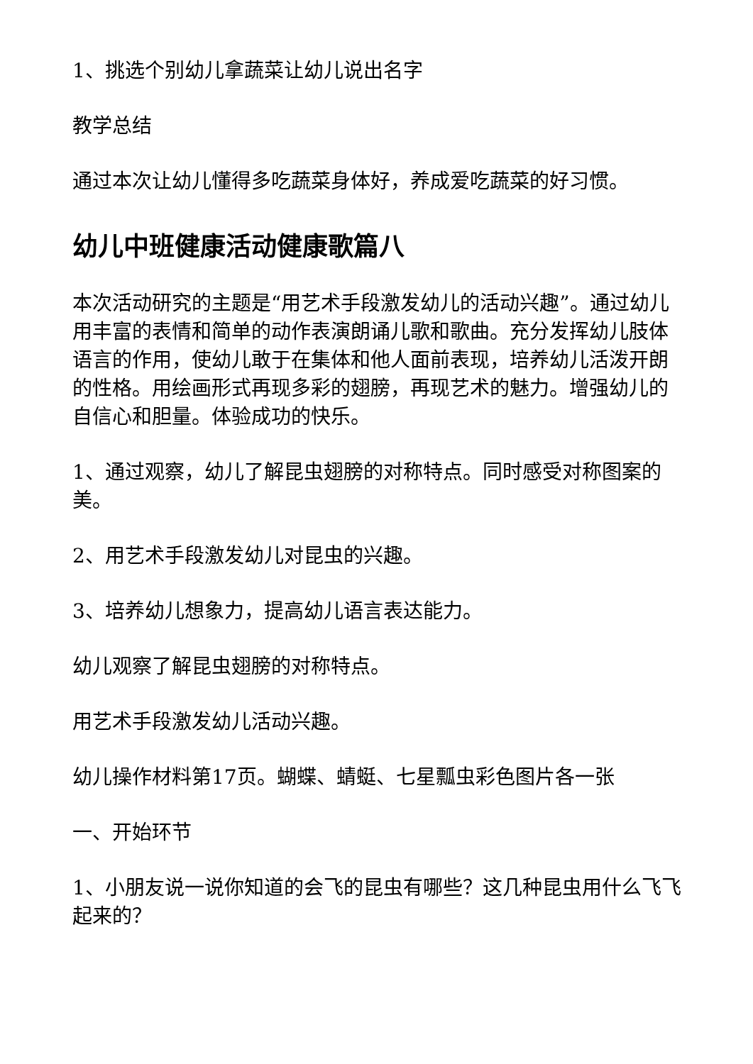1、挑选个别幼儿拿蔬菜让幼儿说出名字
教学总结
通过本次让幼儿懂得多吃蔬菜身体好，养成爱吃蔬菜的好习惯。
幼儿中班健康活动健康歌篇八
本次活动研究的主题是“用艺术手段激发幼儿的活动兴趣”。通过幼儿用丰富的表情和简单的动作表演朗诵儿歌和歌曲。充分发挥幼儿肢体语言的作用，使幼儿敢于在集体和他人面前表现，培养幼儿活泼开朗的性格。用绘画形式再现多彩的翅膀，再现艺术的魅力。增强幼儿的自信心和胆量。体验成功的快乐。
1、通过观察，幼儿了解昆虫翅膀的对称特点。同时感受对称图案的美。
2、用艺术手段激发幼儿对昆虫的兴趣。
3、培养幼儿想象力，提高幼儿语言表达能力。
幼儿观察了解昆虫翅膀的对称特点。
用艺术手段激发幼儿活动兴趣。
幼儿操作材料第17页。蝴蝶、蜻蜓、七星瓢虫彩色图片各一张
一、开始环节
1、小朋友说一说你知道的会飞的昆虫有哪些？这几种昆虫用什么飞飞起来的？